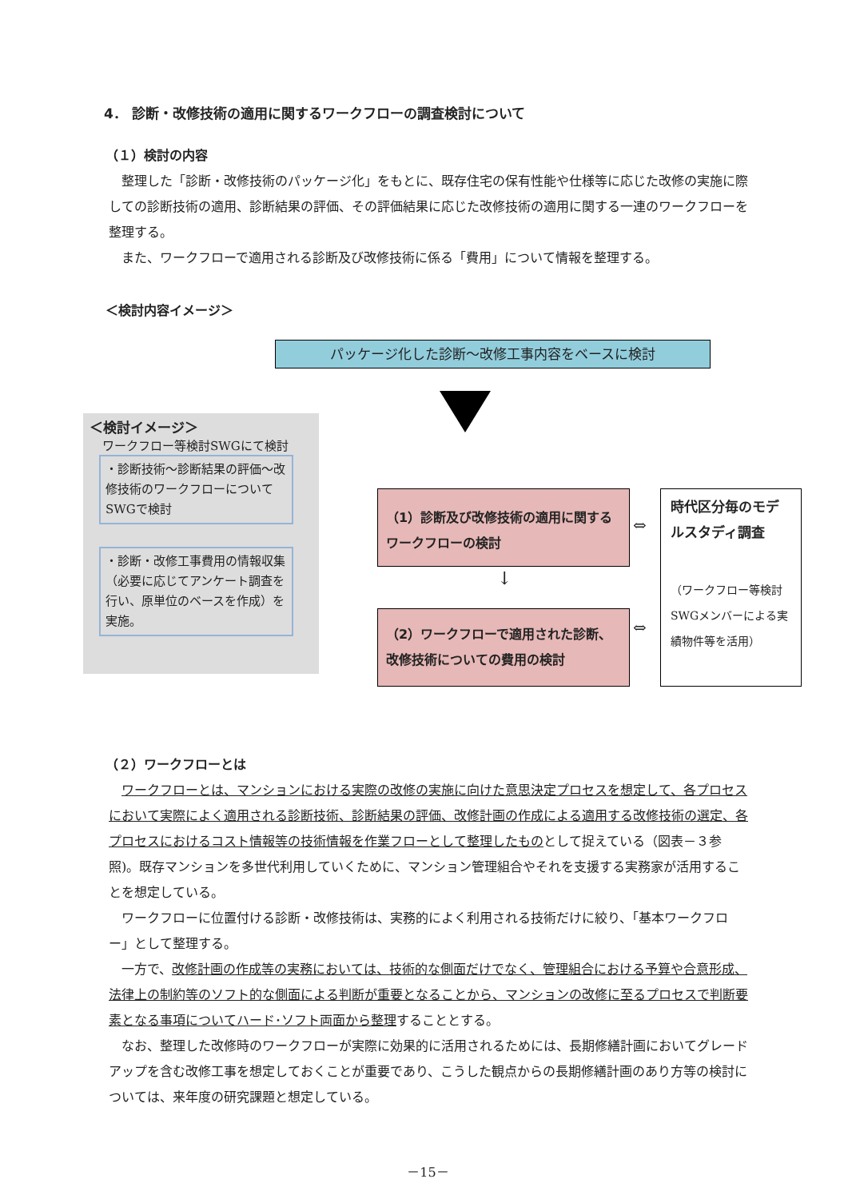4． 診断・改修技術の適用に関するワークフローの調査検討について
（１）検討の内容
整理した「診断・改修技術のパッケージ化」をもとに、既存住宅の保有性能や仕様等に応じた改修の実施に際しての診断技術の適用、診断結果の評価、その評価結果に応じた改修技術の適用に関する一連のワークフローを整理する。
また、ワークフローで適用される診断及び改修技術に係る「費用」について情報を整理する。
＜検討内容イメージ＞
パッケージ化した診断～改修工事内容をベースに検討
＜検討イメージ＞
ワークフロー等検討SWGにて検討
・診断技術～診断結果の評価～改修技術のワークフローについてSWGで検討
・診断・改修工事費用の情報収集（必要に応じてアンケート調査を行い、原単位のベースを作成）を実施。
（1）診断及び改修技術の適用に関するワークフローの検討
↓
（2）ワークフローで適用された診断、改修技術についての費用の検討
⇔
⇔
時代区分毎のモデルスタディ調査
（ワークフロー等検討 SWGメンバーによる実績物件等を活用）
（２）ワークフローとは
ワークフローとは、マンションにおける実際の改修の実施に向けた意思決定プロセスを想定して、各プロセスにおいて実際によく適用される診断技術、診断結果の評価、改修計画の作成による適用する改修技術の選定、各プロセスにおけるコスト情報等の技術情報を作業フローとして整理したものとして捉えている（図表－３参照)。既存マンションを多世代利用していくために、マンション管理組合やそれを支援する実務家が活用することを想定している。
ワークフローに位置付ける診断・改修技術は、実務的によく利用される技術だけに絞り、「基本ワークフロー」として整理する。
一方で、改修計画の作成等の実務においては、技術的な側面だけでなく、管理組合における予算や合意形成、法律上の制約等のソフト的な側面による判断が重要となることから、マンションの改修に至るプロセスで判断要素となる事項についてハード･ソフト両面から整理することとする。
なお、整理した改修時のワークフローが実際に効果的に活用されるためには、長期修繕計画においてグレードアップを含む改修工事を想定しておくことが重要であり、こうした観点からの長期修繕計画のあり方等の検討については、来年度の研究課題と想定している。
－15－